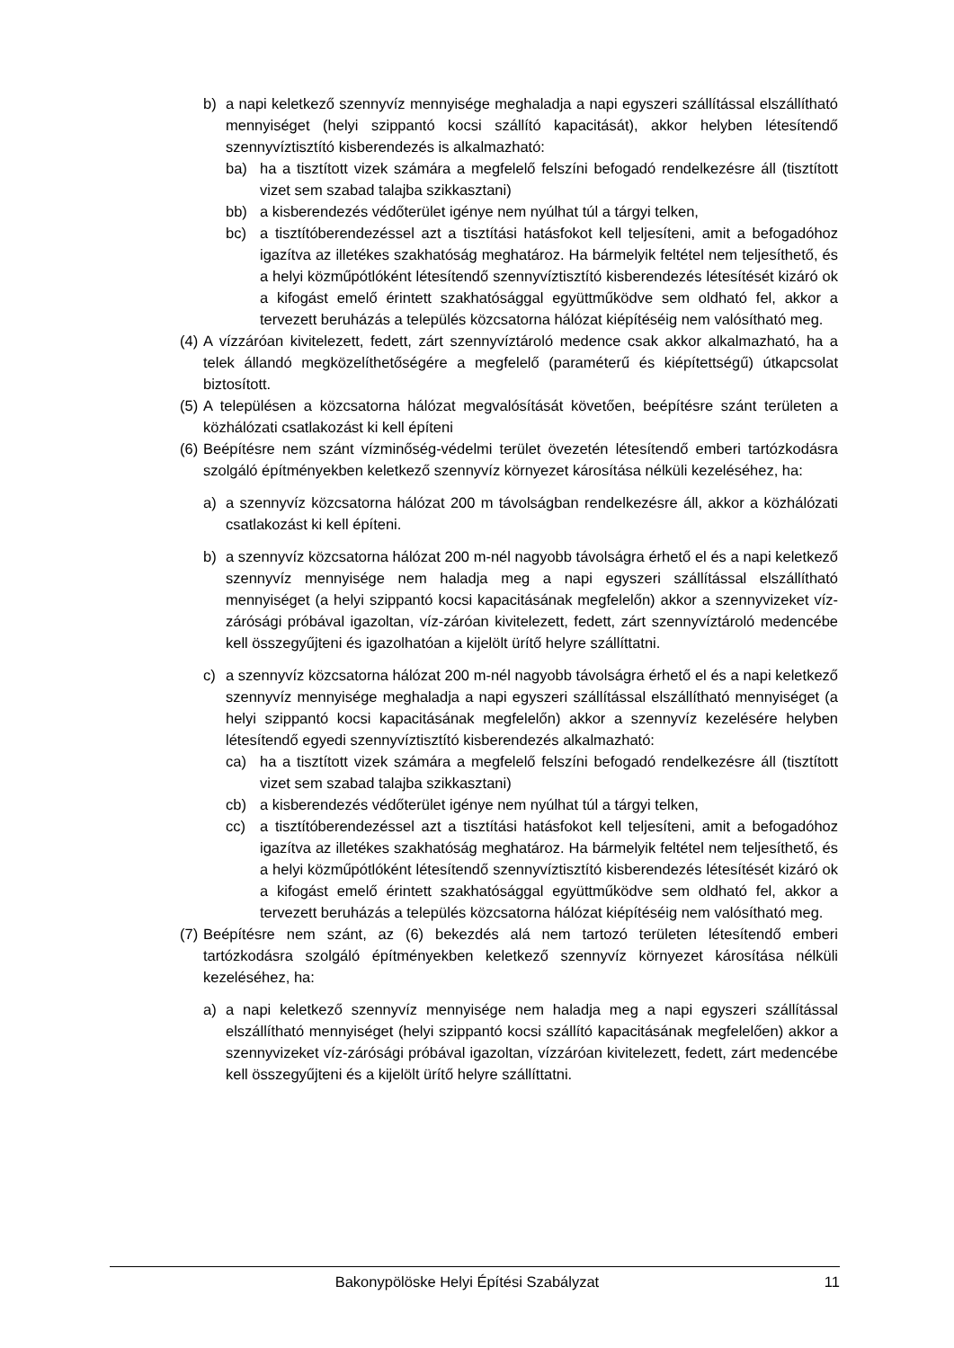b) a napi keletkező szennyvíz mennyisége meghaladja a napi egyszeri szállítással elszállítható mennyiséget (helyi szippantó kocsi szállító kapacitását), akkor helyben létesítendő szennyvíztisztító kisberendezés is alkalmazható:
ba) ha a tisztított vizek számára a megfelelő felszíni befogadó rendelkezésre áll (tisztított vizet sem szabad talajba szikkasztani)
bb) a kisberendezés védőterület igénye nem nyúlhat túl a tárgyi telken,
bc) a tisztítóberendezéssel azt a tisztítási hatásfokot kell teljesíteni, amit a befogadóhoz igazítva az illetékes szakhatóság meghatároz. Ha bármelyik feltétel nem teljesíthető, és a helyi közműpótlóként létesítendő szennyvíztisztító kisberendezés létesítését kizáró ok a kifogást emelő érintett szakhatósággal együttműködve sem oldható fel, akkor a tervezett beruházás a település közcsatorna hálózat kiépítéséig nem valósítható meg.
(4) A vízzáróan kivitelezett, fedett, zárt szennyvíztároló medence csak akkor alkalmazható, ha a telek állandó megközelíthetőségére a megfelelő (paraméterű és kiépítettségű) útkapcsolat biztosított.
(5) A településen a közcsatorna hálózat megvalósítását követően, beépítésre szánt területen a közhálózati csatlakozást ki kell építeni
(6) Beépítésre nem szánt vízminőség-védelmi terület övezetén létesítendő emberi tartózkodásra szolgáló építményekben keletkező szennyvíz környezet károsítása nélküli kezeléséhez, ha:
a) a szennyvíz közcsatorna hálózat 200 m távolságban rendelkezésre áll, akkor a közhálózati csatlakozást ki kell építeni.
b) a szennyvíz közcsatorna hálózat 200 m-nél nagyobb távolságra érhető el és a napi keletkező szennyvíz mennyisége nem haladja meg a napi egyszeri szállítással elszállítható mennyiséget (a helyi szippantó kocsi kapacitásának megfelelőn) akkor a szennyvizeket víz-zárósági próbával igazoltan, víz-záróan kivitelezett, fedett, zárt szennyvíztároló medencébe kell összegyűjteni és igazolhatóan a kijelölt ürítő helyre szállíttatni.
c) a szennyvíz közcsatorna hálózat 200 m-nél nagyobb távolságra érhető el és a napi keletkező szennyvíz mennyisége meghaladja a napi egyszeri szállítással elszállítható mennyiséget (a helyi szippantó kocsi kapacitásának megfelelőn) akkor a szennyvíz kezelésére helyben létesítendő egyedi szennyvíztisztító kisberendezés alkalmazható:
ca) ha a tisztított vizek számára a megfelelő felszíni befogadó rendelkezésre áll (tisztított vizet sem szabad talajba szikkasztani)
cb) a kisberendezés védőterület igénye nem nyúlhat túl a tárgyi telken,
cc) a tisztítóberendezéssel azt a tisztítási hatásfokot kell teljesíteni, amit a befogadóhoz igazítva az illetékes szakhatóság meghatároz. Ha bármelyik feltétel nem teljesíthető, és a helyi közműpótlóként létesítendő szennyvíztisztító kisberendezés létesítését kizáró ok a kifogást emelő érintett szakhatósággal együttműködve sem oldható fel, akkor a tervezett beruházás a település közcsatorna hálózat kiépítéséig nem valósítható meg.
(7) Beépítésre nem szánt, az (6) bekezdés alá nem tartozó területen létesítendő emberi tartózkodásra szolgáló építményekben keletkező szennyvíz környezet károsítása nélküli kezeléséhez, ha:
a) a napi keletkező szennyvíz mennyisége nem haladja meg a napi egyszeri szállítással elszállítható mennyiséget (helyi szippantó kocsi szállító kapacitásának megfelelően) akkor a szennyvizeket víz-zárósági próbával igazoltan, vízzáróan kivitelezett, fedett, zárt medencébe kell összegyűjteni és a kijelölt ürítő helyre szállíttatni.
Bakonypölöske Helyi Építési Szabályzat 11